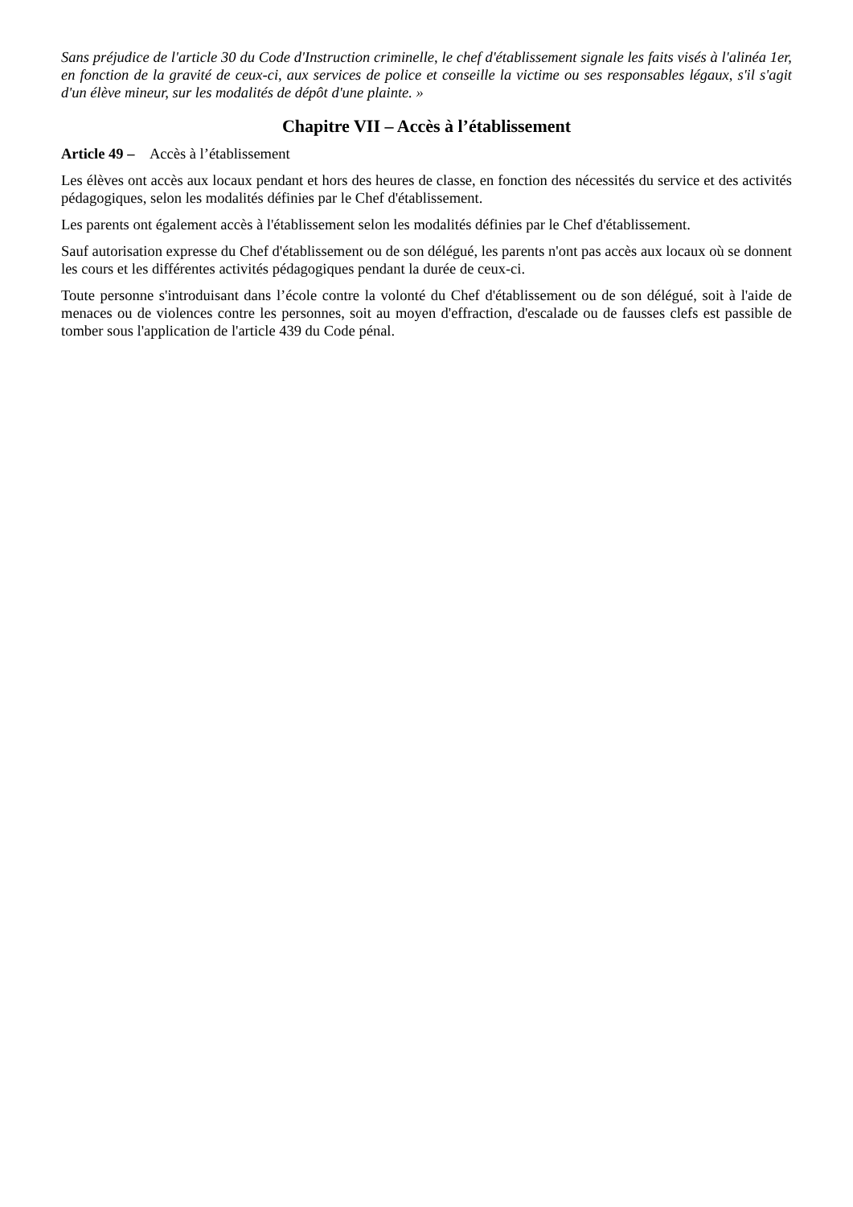Sans préjudice de l'article 30 du Code d'Instruction criminelle, le chef d'établissement signale les faits visés à l'alinéa 1er, en fonction de la gravité de ceux-ci, aux services de police et conseille la victime ou ses responsables légaux, s'il s'agit d'un élève mineur, sur les modalités de dépôt d'une plainte. »
Chapitre VII – Accès à l’établissement
Article 49 – Accès à l’établissement
Les élèves ont accès aux locaux pendant et hors des heures de classe, en fonction des nécessités du service et des activités pédagogiques, selon les modalités définies par le Chef d'établissement.
Les parents ont également accès à l'établissement selon les modalités définies par le Chef d'établissement.
Sauf autorisation expresse du Chef d'établissement ou de son délégué, les parents n'ont pas accès aux locaux où se donnent les cours et les différentes activités pédagogiques pendant la durée de ceux-ci.
Toute personne s'introduisant dans l’école contre la volonté du Chef d'établissement ou de son délégué, soit à l'aide de menaces ou de violences contre les personnes, soit au moyen d'effraction, d'escalade ou de fausses clefs est passible de tomber sous l'application de l'article 439 du Code pénal.